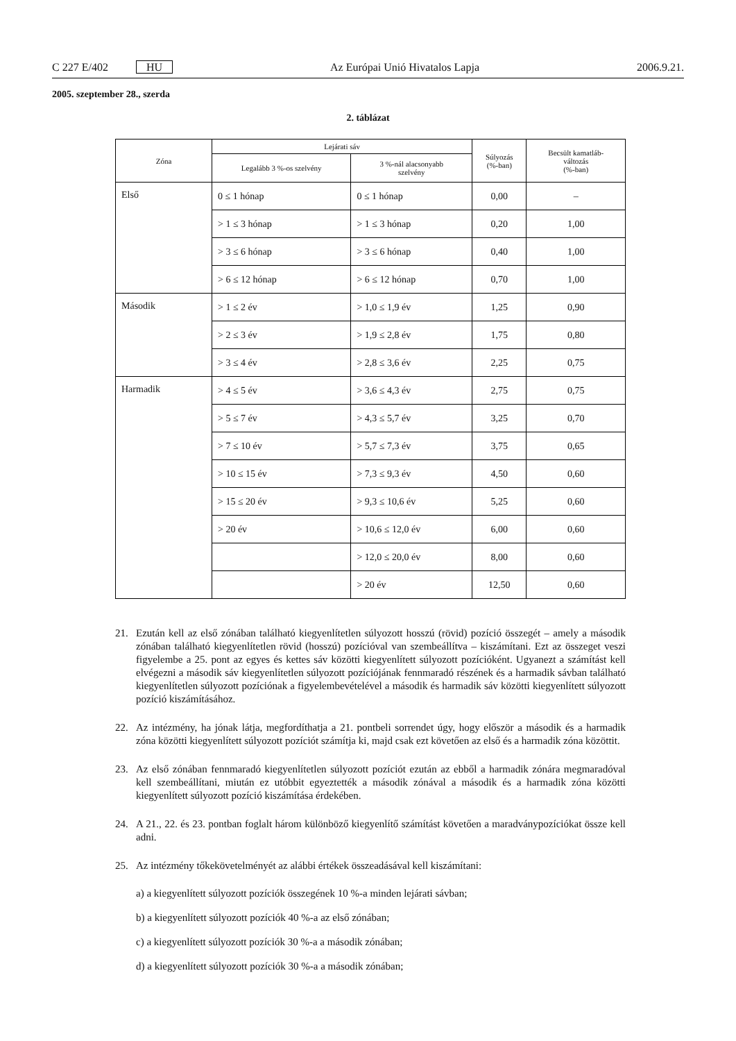C 227 E/402 HU Az Európai Unió Hivatalos Lapja 2006.9.21.
2005. szeptember 28., szerda
2. táblázat
| Zóna | Lejárati sáv | | Súlyozás (%-ban) | Becsült kamatláb- változás (%-ban) |
| --- | --- | --- | --- | --- |
| | Legalább 3 %-os szelvény | 3 %-nál alacsonyabb szelvény | | |
| Első | 0 ≤ 1 hónap | 0 ≤ 1 hónap | 0,00 | – |
| | > 1 ≤ 3 hónap | > 1 ≤ 3 hónap | 0,20 | 1,00 |
| | > 3 ≤ 6 hónap | > 3 ≤ 6 hónap | 0,40 | 1,00 |
| | > 6 ≤ 12 hónap | > 6 ≤ 12 hónap | 0,70 | 1,00 |
| Második | > 1 ≤ 2 év | > 1,0 ≤ 1,9 év | 1,25 | 0,90 |
| | > 2 ≤ 3 év | > 1,9 ≤ 2,8 év | 1,75 | 0,80 |
| | > 3 ≤ 4 év | > 2,8 ≤ 3,6 év | 2,25 | 0,75 |
| Harmadik | > 4 ≤ 5 év | > 3,6 ≤ 4,3 év | 2,75 | 0,75 |
| | > 5 ≤ 7 év | > 4,3 ≤ 5,7 év | 3,25 | 0,70 |
| | > 7 ≤ 10 év | > 5,7 ≤ 7,3 év | 3,75 | 0,65 |
| | > 10 ≤ 15 év | > 7,3 ≤ 9,3 év | 4,50 | 0,60 |
| | > 15 ≤ 20 év | > 9,3 ≤ 10,6 év | 5,25 | 0,60 |
| | > 20 év | > 10,6 ≤ 12,0 év | 6,00 | 0,60 |
| | | > 12,0 ≤ 20,0 év | 8,00 | 0,60 |
| | | > 20 év | 12,50 | 0,60 |
21. Ezután kell az első zónában található kiegyenlítetlen súlyozott hosszú (rövid) pozíció összegét – amely a második zónában található kiegyenlítetlen rövid (hosszú) pozícióval van szembeállítva – kiszámítani. Ezt az összeget veszi figyelembe a 25. pont az egyes és kettes sáv közötti kiegyenlített súlyozott pozícióként. Ugyanezt a számítást kell elvégezni a második sáv kiegyenlítetlen súlyozott pozíciójának fennmaradó részének és a harmadik sávban található kiegyenlítetlen súlyozott pozíciónak a figyelembevételével a második és harmadik sáv közötti kiegyenlített súlyozott pozíció kiszámításához.
22. Az intézmény, ha jónak látja, megfordíthatja a 21. pontbeli sorrendet úgy, hogy először a második és a harmadik zóna közötti kiegyenlített súlyozott pozíciót számítja ki, majd csak ezt követően az első és a harmadik zóna közöttit.
23. Az első zónában fennmaradó kiegyenlítetlen súlyozott pozíciót ezután az ebből a harmadik zónára megmaradóval kell szembeállítani, miután ez utóbbit egyeztették a második zónával a második és a harmadik zóna közötti kiegyenlített súlyozott pozíció kiszámítása érdekében.
24. A 21., 22. és 23. pontban foglalt három különböző kiegyenlítő számítást követően a maradványpozíciókat össze kell adni.
25. Az intézmény tőkekövetelményét az alábbi értékek összeadásával kell kiszámítani:
a) a kiegyenlített súlyozott pozíciók összegének 10 %-a minden lejárati sávban;
b) a kiegyenlített súlyozott pozíciók 40 %-a az első zónában;
c) a kiegyenlített súlyozott pozíciók 30 %-a a második zónában;
d) a kiegyenlített súlyozott pozíciók 30 %-a a második zónában;